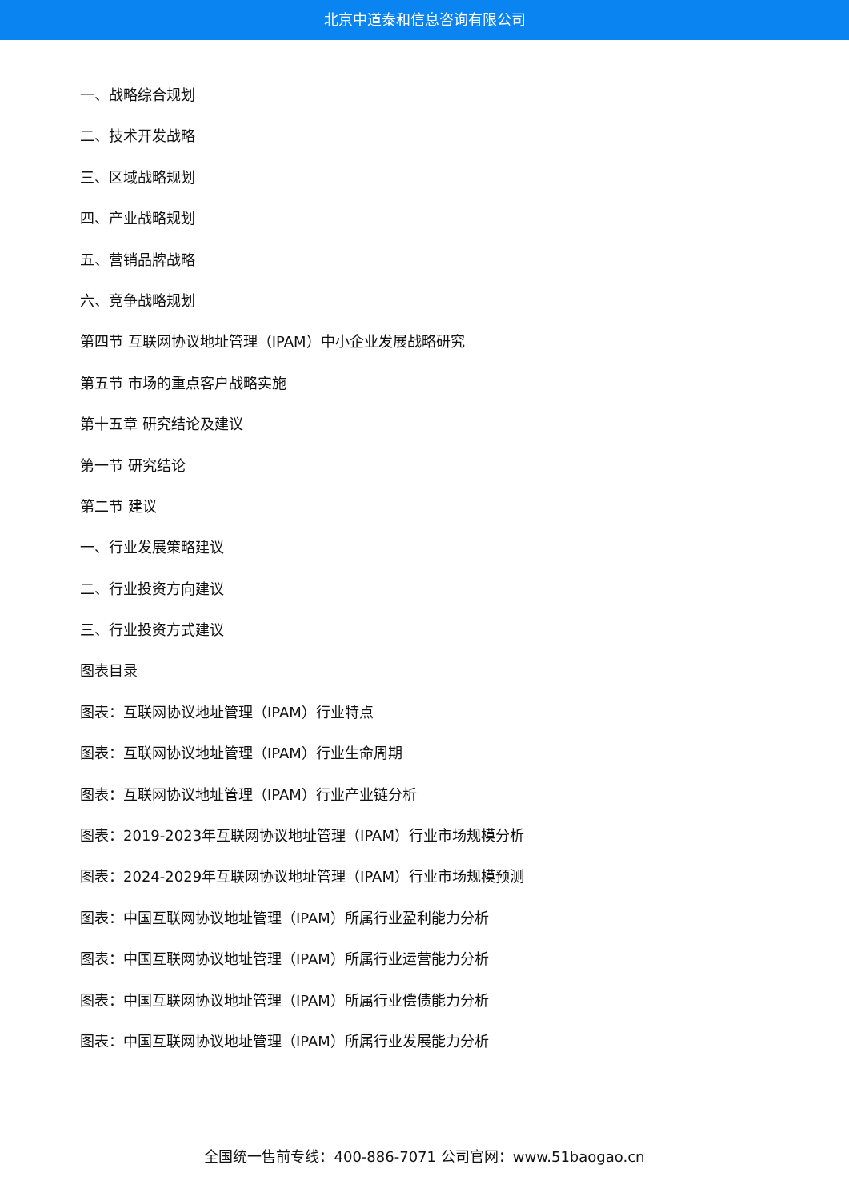北京中道泰和信息咨询有限公司
一、战略综合规划
二、技术开发战略
三、区域战略规划
四、产业战略规划
五、营销品牌战略
六、竞争战略规划
第四节 互联网协议地址管理（IPAM）中小企业发展战略研究
第五节 市场的重点客户战略实施
第十五章 研究结论及建议
第一节 研究结论
第二节 建议
一、行业发展策略建议
二、行业投资方向建议
三、行业投资方式建议
图表目录
图表：互联网协议地址管理（IPAM）行业特点
图表：互联网协议地址管理（IPAM）行业生命周期
图表：互联网协议地址管理（IPAM）行业产业链分析
图表：2019-2023年互联网协议地址管理（IPAM）行业市场规模分析
图表：2024-2029年互联网协议地址管理（IPAM）行业市场规模预测
图表：中国互联网协议地址管理（IPAM）所属行业盈利能力分析
图表：中国互联网协议地址管理（IPAM）所属行业运营能力分析
图表：中国互联网协议地址管理（IPAM）所属行业偿债能力分析
图表：中国互联网协议地址管理（IPAM）所属行业发展能力分析
全国统一售前专线：400-886-7071 公司官网：www.51baogao.cn